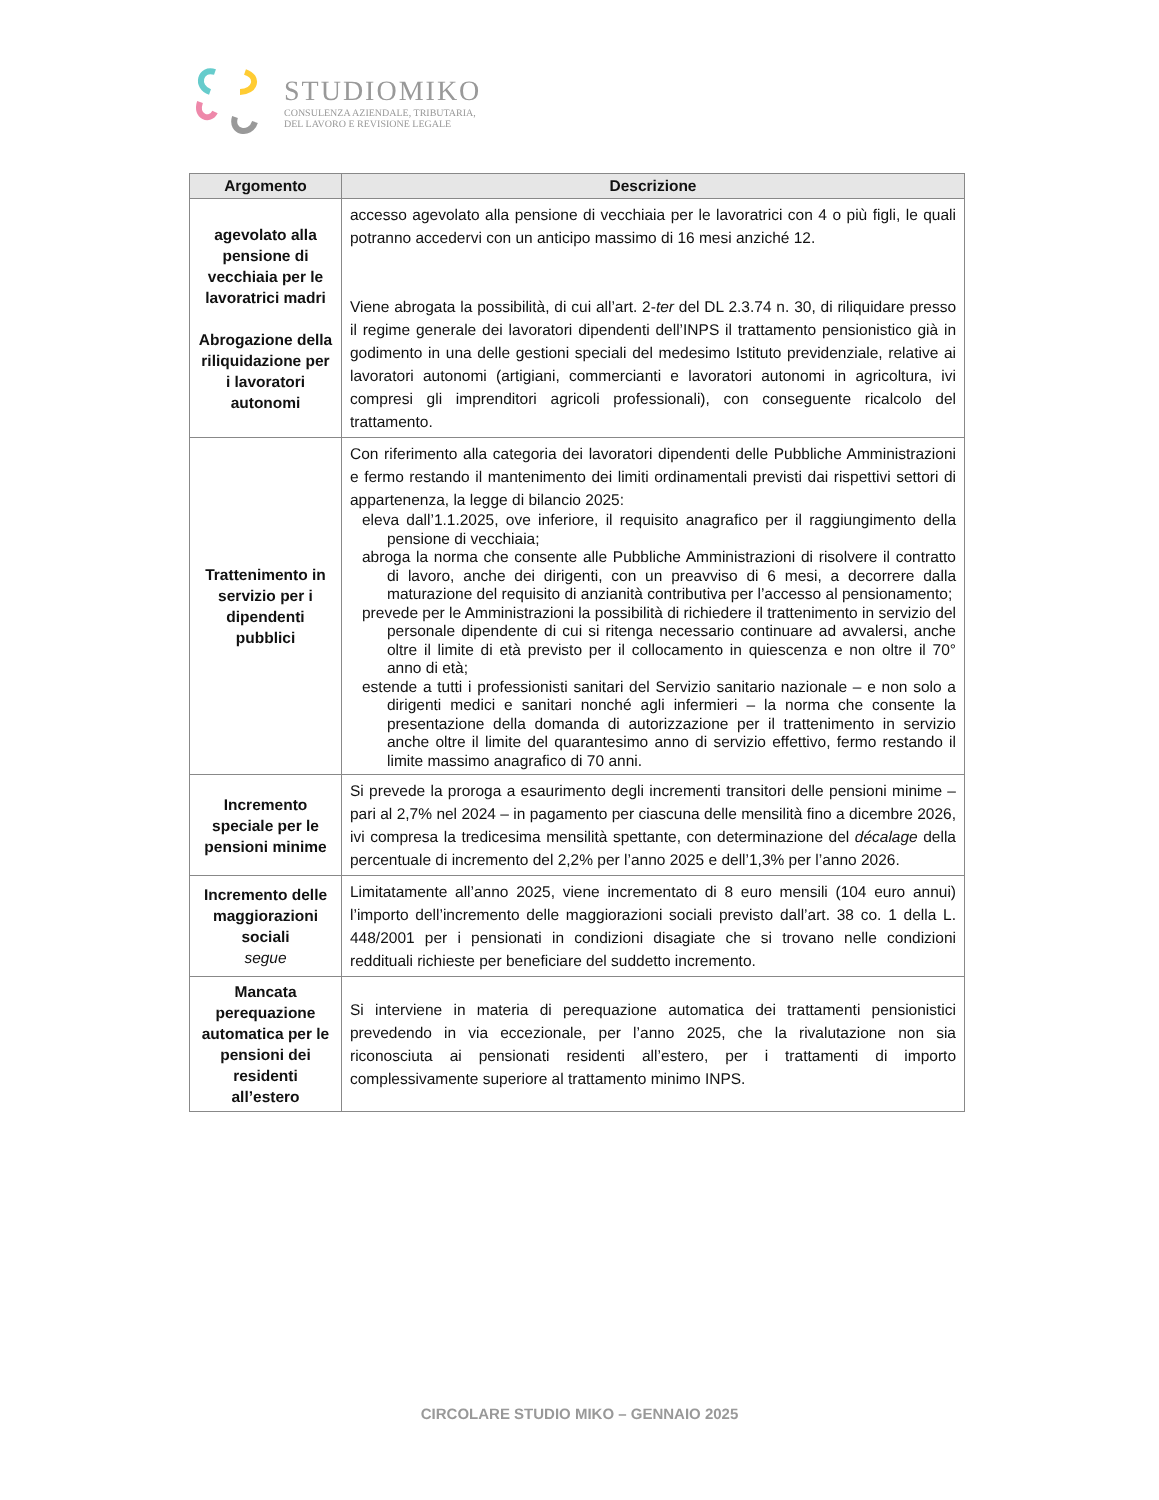STUDIOMIKO
CONSULENZA AZIENDALE, TRIBUTARIA,
DEL LAVORO E REVISIONE LEGALE
| Argomento | Descrizione |
| --- | --- |
| agevolato alla pensione di vecchiaia per le lavoratrici madri Abrogazione della riliquidazione per i lavoratori autonomi | accesso agevolato alla pensione di vecchiaia per le lavoratrici con 4 o più figli, le quali potranno accedervi con un anticipo massimo di 16 mesi anziché 12. Viene abrogata la possibilità, di cui all’art. 2- ter del DL 2.3.74 n. 30, di riliquidare presso il regime generale dei lavoratori dipendenti dell’INPS il trattamento pensionistico già in godimento in una delle gestioni speciali del medesimo Istituto previdenziale, relative ai lavoratori autonomi (artigiani, commercianti e lavoratori autonomi in agricoltura, ivi compresi gli imprenditori agricoli professionali), con conseguente ricalcolo del trattamento. |
| Trattenimento in servizio per i dipendenti pubblici | Con riferimento alla categoria dei lavoratori dipendenti delle Pubbliche Amministrazioni e fermo restando il mantenimento dei limiti ordinamentali previsti dai rispettivi settori di appartenenza, la legge di bilancio 2025: eleva dall’1.1.2025, ove inferiore, il requisito anagrafico per il raggiungimento della pensione di vecchiaia; abroga la norma che consente alle Pubbliche Amministrazioni di risolvere il contratto di lavoro, anche dei dirigenti, con un preavviso di 6 mesi, a decorrere dalla maturazione del requisito di anzianità contributiva per l’accesso al pensionamento; prevede per le Amministrazioni la possibilità di richiedere il trattenimento in servizio del personale dipendente di cui si ritenga necessario continuare ad avvalersi, anche oltre il limite di età previsto per il collocamento in quiescenza e non oltre il 70° anno di età; estende a tutti i professionisti sanitari del Servizio sanitario nazionale – e non solo a dirigenti medici e sanitari nonché agli infermieri – la norma che consente la presentazione della domanda di autorizzazione per il trattenimento in servizio anche oltre il limite del quarantesimo anno di servizio effettivo, fermo restando il limite massimo anagrafico di 70 anni. |
| Incremento speciale per le pensioni minime | Si prevede la proroga a esaurimento degli incrementi transitori delle pensioni minime – pari al 2,7% nel 2024 – in pagamento per ciascuna delle mensilità fino a dicembre 2026, ivi compresa la tredicesima mensilità spettante, con determinazione del décalage della percentuale di incremento del 2,2% per l’anno 2025 e dell’1,3% per l’anno 2026. |
| Incremento delle maggiorazioni sociali segue | Limitatamente all’anno 2025, viene incrementato di 8 euro mensili (104 euro annui) l’importo dell’incremento delle maggiorazioni sociali previsto dall’art. 38 co. 1 della L. 448/2001 per i pensionati in condizioni disagiate che si trovano nelle condizioni reddituali richieste per beneficiare del suddetto incremento. |
| Mancata perequazione automatica per le pensioni dei residenti all’estero | Si interviene in materia di perequazione automatica dei trattamenti pensionistici prevedendo in via eccezionale, per l’anno 2025, che la rivalutazione non sia riconosciuta ai pensionati residenti all’estero, per i trattamenti di importo complessivamente superiore al trattamento minimo INPS. |
CIRCOLARE STUDIO MIKO – GENNAIO 2025